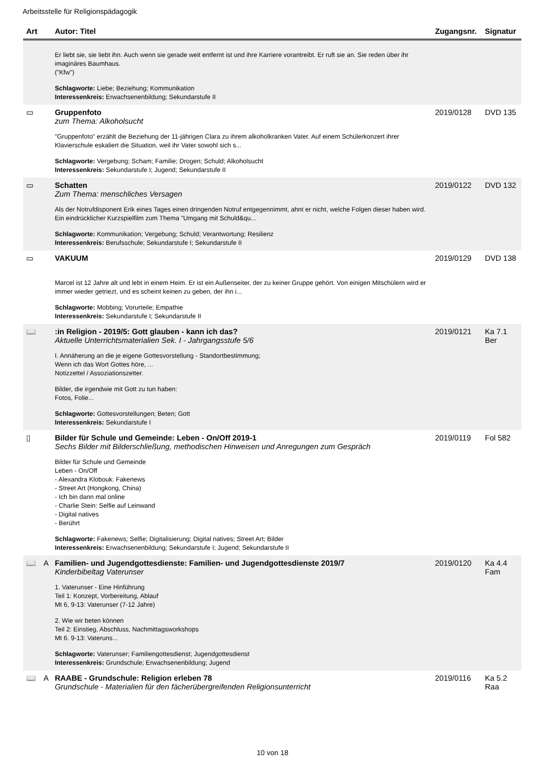Arbeitsstelle für Religionspädagogik
| Art | | Autor: Titel | Zugangsnr. | Signatur |
| --- | --- | --- | --- | --- |
| | | Er liebt sie, sie liebt ihn. Auch wenn sie gerade weit entfernt ist und ihre Karriere vorantreibt. Er ruft sie an. Sie reden über ihr imaginäres Baumhaus. ("Kfw") Schlagworte: Liebe; Beziehung; Kommunikation Interessenkreis: Erwachsenenbildung; Sekundarstufe II | | |
| ▭ | | Gruppenfoto zum Thema: Alkoholsucht "Gruppenfoto" erzählt die Beziehung der 11-jährigen Clara zu ihrem alkoholkranken Vater. Auf einem Schülerkonzert ihrer Klavierschule eskaliert die Situation, weil ihr Vater sowohl sich s... Schlagworte: Vergebung; Scham; Familie; Drogen; Schuld; Alkoholsucht Interessenkreis: Sekundarstufe I; Jugend; Sekundarstufe II | 2019/0128 | DVD 135 |
| ▭ | | Schatten Zum Thema: menschliches Versagen Als der Notrufdisponent Erik eines Tages einen dringenden Notruf entgegennimmt, ahnt er nicht, welche Folgen dieser haben wird. Ein eindrücklicher Kurzspielfilm zum Thema "Umgang mit Schuld&qu... Schlagworte: Kommunikation; Vergebung; Schuld; Verantwortung; Resilienz Interessenkreis: Berufsschule; Sekundarstufe I; Sekundarstufe II | 2019/0122 | DVD 132 |
| ▭ | | VAKUUM Marcel ist 12 Jahre alt und lebt in einem Heim. Er ist ein Außenseiter, der zu keiner Gruppe gehört. Von einigen Mitschülern wird er immer wieder getriezt, und es scheint keinen zu geben, der ihn i... Schlagworte: Mobbing; Vorurteile; Empathie Interessenkreis: Sekundarstufe I; Sekundarstufe II | 2019/0129 | DVD 138 |
| 📖 | | :in Religion - 2019/5: Gott glauben - kann ich das? Aktuelle Unterrichtsmaterialien Sek. I - Jahrgangsstufe 5/6 I. Annäherung an die je eigene Gottesvorstellung - Standortbestimmung; Wenn ich das Wort Gottes höre, ... Notizzettel / Assoziationszetter. Bilder, die irgendwie mit Gott zu tun haben: Fotos, Folie... Schlagworte: Gottesvorstellungen; Beten; Gott Interessenkreis: Sekundarstufe I | 2019/0121 | Ka 7.1 Ber |
| ▯ | | Bilder für Schule und Gemeinde: Leben - On/Off 2019-1 Sechs Bilder mit Bilderschließung, methodischen Hinweisen und Anregungen zum Gespräch Bilder für Schule und Gemeinde Leben - On/Off - Alexandra Klobouk: Fakenews - Street Art (Hongkong, China) - Ich bin dann mal online - Charlie Stein: Selfie auf Leinwand - Digital natives - Berührt Schlagworte: Fakenews; Selfie; Digitalisierung; Digital natives; Street Art; Bilder Interessenkreis: Erwachsenenbildung; Sekundarstufe I; Jugend; Sekundarstufe II | 2019/0119 | Fol 582 |
| 📖 | A | Familien- und Jugendgottesdienste: Familien- und Jugendgottesdienste 2019/7 Kinderbibeltag Vaterunser 1. Vaterunser - Eine Hinführung Teil 1: Konzept, Vorbereitung, Ablauf Mt 6, 9-13: Vaterunser (7-12 Jahre) 2. Wie wir beten können Teil 2: Einstieg, Abschluss, Nachmittagsworkshops Mt 6. 9-13: Vateruns... Schlagworte: Vaterunser; Familiengottesdienst; Jugendgottesdienst Interessenkreis: Grundschule; Erwachsenenbildung; Jugend | 2019/0120 | Ka 4.4 Fam |
| 📖 | A | RAABE - Grundschule: Religion erleben 78 Grundschule - Materialien für den fächerübergreifenden Religionsunterricht | 2019/0116 | Ka 5.2 Raa |
10 von 18